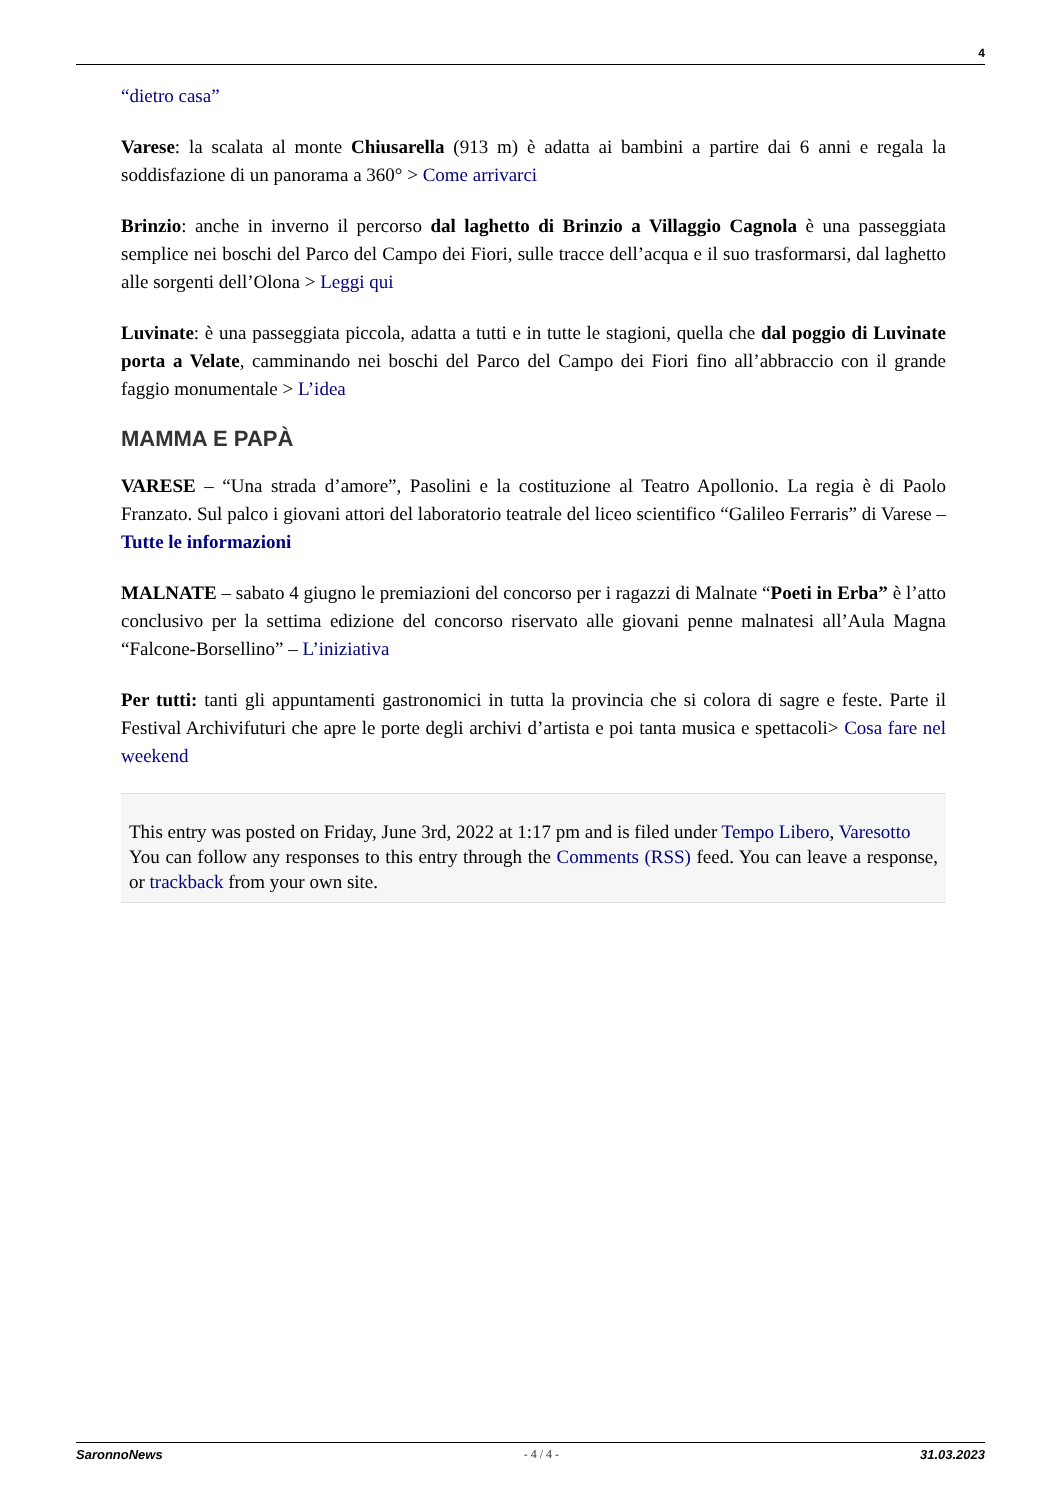4
“dietro casa”
Varese: la scalata al monte Chiusarella (913 m) è adatta ai bambini a partire dai 6 anni e regala la soddisfazione di un panorama a 360° > Come arrivarci
Brinzio: anche in inverno il percorso dal laghetto di Brinzio a Villaggio Cagnola è una passeggiata semplice nei boschi del Parco del Campo dei Fiori, sulle tracce dell’acqua e il suo trasformarsi, dal laghetto alle sorgenti dell’Olona > Leggi qui
Luvinate: è una passeggiata piccola, adatta a tutti e in tutte le stagioni, quella che dal poggio di Luvinate porta a Velate, camminando nei boschi del Parco del Campo dei Fiori fino all’abbraccio con il grande faggio monumentale > L’idea
MAMMA E PAPÀ
VARESE – “Una strada d’amore”, Pasolini e la costituzione al Teatro Apollonio. La regia è di Paolo Franzato. Sul palco i giovani attori del laboratorio teatrale del liceo scientifico “Galileo Ferraris” di Varese – Tutte le informazioni
MALNATE – sabato 4 giugno le premiazioni del concorso per i ragazzi di Malnate “Poeti in Erba” è l’atto conclusivo per la settima edizione del concorso riservato alle giovani penne malnatesi all’Aula Magna “Falcone-Borsellino” – L’iniziativa
Per tutti: tanti gli appuntamenti gastronomici in tutta la provincia che si colora di sagre e feste. Parte il Festival Archivifuturi che apre le porte degli archivi d’artista e poi tanta musica e spettacoli> Cosa fare nel weekend
This entry was posted on Friday, June 3rd, 2022 at 1:17 pm and is filed under Tempo Libero, Varesotto
You can follow any responses to this entry through the Comments (RSS) feed. You can leave a response, or trackback from your own site.
SaronnoNews - 4 / 4 - 31.03.2023